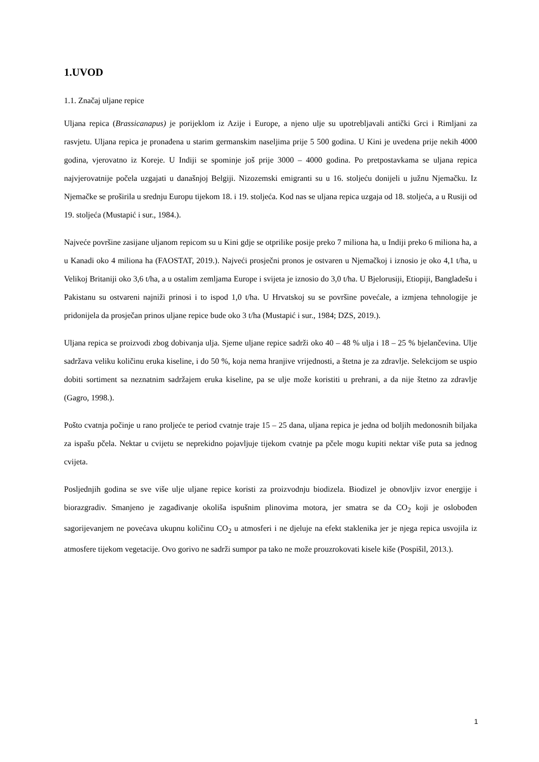1.UVOD
1.1. Značaj uljane repice
Uljana repica (Brassicanapus) je porijeklom iz Azije i Europe, a njeno ulje su upotrebljavali antički Grci i Rimljani za rasvjetu. Uljana repica je pronađena u starim germanskim naseljima prije 5 500 godina. U Kini je uvedena prije nekih 4000 godina, vjerovatno iz Koreje. U Indiji se spominje još prije 3000 – 4000 godina. Po pretpostavkama se uljana repica najvjerovatnije počela uzgajati u današnjoj Belgiji. Nizozemski emigranti su u 16. stoljeću donijeli u južnu Njemačku. Iz Njemačke se proširila u srednju Europu tijekom 18. i 19. stoljeća. Kod nas se uljana repica uzgaja od 18. stoljeća, a u Rusiji od 19. stoljeća (Mustapić i sur., 1984.).
Najveće površine zasijane uljanom repicom su u Kini gdje se otprilike posije preko 7 miliona ha, u Indiji preko 6 miliona ha, a u Kanadi oko 4 miliona ha (FAOSTAT, 2019.). Najveći prosječni pronos je ostvaren u Njemačkoj i iznosio je oko 4,1 t/ha, u Velikoj Britaniji oko 3,6 t/ha, a u ostalim zemljama Europe i svijeta je iznosio do 3,0 t/ha. U Bjelorusiji, Etiopiji, Bangladešu i Pakistanu su ostvareni najniži prinosi i to ispod 1,0 t/ha. U Hrvatskoj su se površine povećale, a izmjena tehnologije je pridonijela da prosječan prinos uljane repice bude oko 3 t/ha (Mustapić i sur., 1984; DZS, 2019.).
Uljana repica se proizvodi zbog dobivanja ulja. Sjeme uljane repice sadrži oko 40 – 48 % ulja i 18 – 25 % bjelančevina. Ulje sadržava veliku količinu eruka kiseline, i do 50 %, koja nema hranjive vrijednosti, a štetna je za zdravlje. Selekcijom se uspio dobiti sortiment sa neznatnim sadržajem eruka kiseline, pa se ulje može koristiti u prehrani, a da nije štetno za zdravlje (Gagro, 1998.).
Pošto cvatnja počinje u rano proljeće te period cvatnje traje 15 – 25 dana, uljana repica je jedna od boljih medonosnih biljaka za ispašu pčela. Nektar u cvijetu se neprekidno pojavljuje tijekom cvatnje pa pčele mogu kupiti nektar više puta sa jednog cvijeta.
Posljednjih godina se sve više ulje uljane repice koristi za proizvodnju biodizela. Biodizel je obnovljiv izvor energije i biorazgradiv. Smanjeno je zagađivanje okoliša ispušnim plinovima motora, jer smatra se da CO<sub>2</sub> koji je oslobođen sagorijevanjem ne povećava ukupnu količinu CO<sub>2</sub> u atmosferi i ne djeluje na efekt staklenika jer je njega repica usvojila iz atmosfere tijekom vegetacije. Ovo gorivo ne sadrži sumpor pa tako ne može prouzrokovati kisele kiše (Pospišil, 2013.).
1